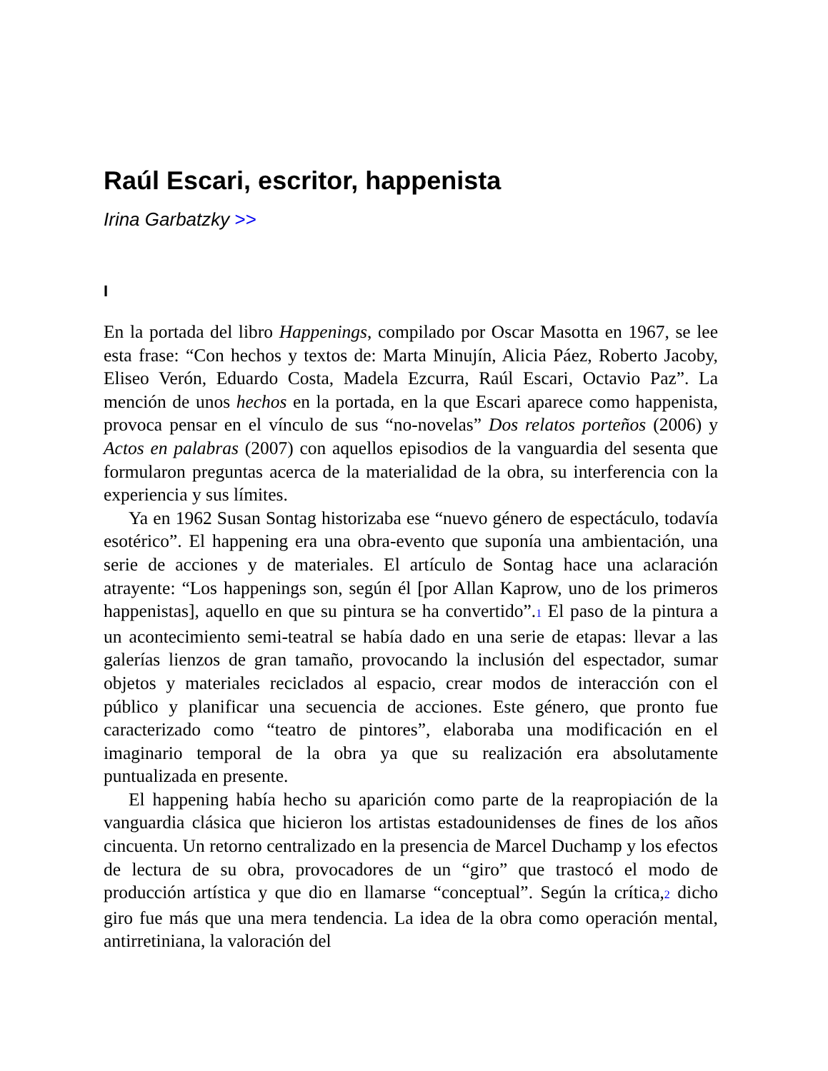Raúl Escari, escritor, happenista
Irina Garbatzky >>
I
En la portada del libro Happenings, compilado por Oscar Masotta en 1967, se lee esta frase: “Con hechos y textos de: Marta Minujín, Alicia Páez, Roberto Jacoby, Eliseo Verón, Eduardo Costa, Madela Ezcurra, Raúl Escari, Octavio Paz”. La mención de unos hechos en la portada, en la que Escari aparece como happenista, provoca pensar en el vínculo de sus “no-novelas” Dos relatos porteños (2006) y Actos en palabras (2007) con aquellos episodios de la vanguardia del sesenta que formularon preguntas acerca de la materialidad de la obra, su interferencia con la experiencia y sus límites.
Ya en 1962 Susan Sontag historizaba ese “nuevo género de espectáculo, todavía esotérico”. El happening era una obra-evento que suponía una ambientación, una serie de acciones y de materiales. El artículo de Sontag hace una aclaración atrayente: “Los happenings son, según él [por Allan Kaprow, uno de los primeros happenistas], aquello en que su pintura se ha convertido”.<sup>1</sup> El paso de la pintura a un acontecimiento semi-teatral se había dado en una serie de etapas: llevar a las galerías lienzos de gran tamaño, provocando la inclusión del espectador, sumar objetos y materiales reciclados al espacio, crear modos de interacción con el público y planificar una secuencia de acciones. Este género, que pronto fue caracterizado como “teatro de pintores”, elaboraba una modificación en el imaginario temporal de la obra ya que su realización era absolutamente puntualizada en presente.
El happening había hecho su aparición como parte de la reapropiación de la vanguardia clásica que hicieron los artistas estadounidenses de fines de los años cincuenta. Un retorno centralizado en la presencia de Marcel Duchamp y los efectos de lectura de su obra, provocadores de un “giro” que trastocó el modo de producción artística y que dio en llamarse “conceptual”. Según la crítica,<sup>2</sup> dicho giro fue más que una mera tendencia. La idea de la obra como operación mental, antirretiniana, la valoración del